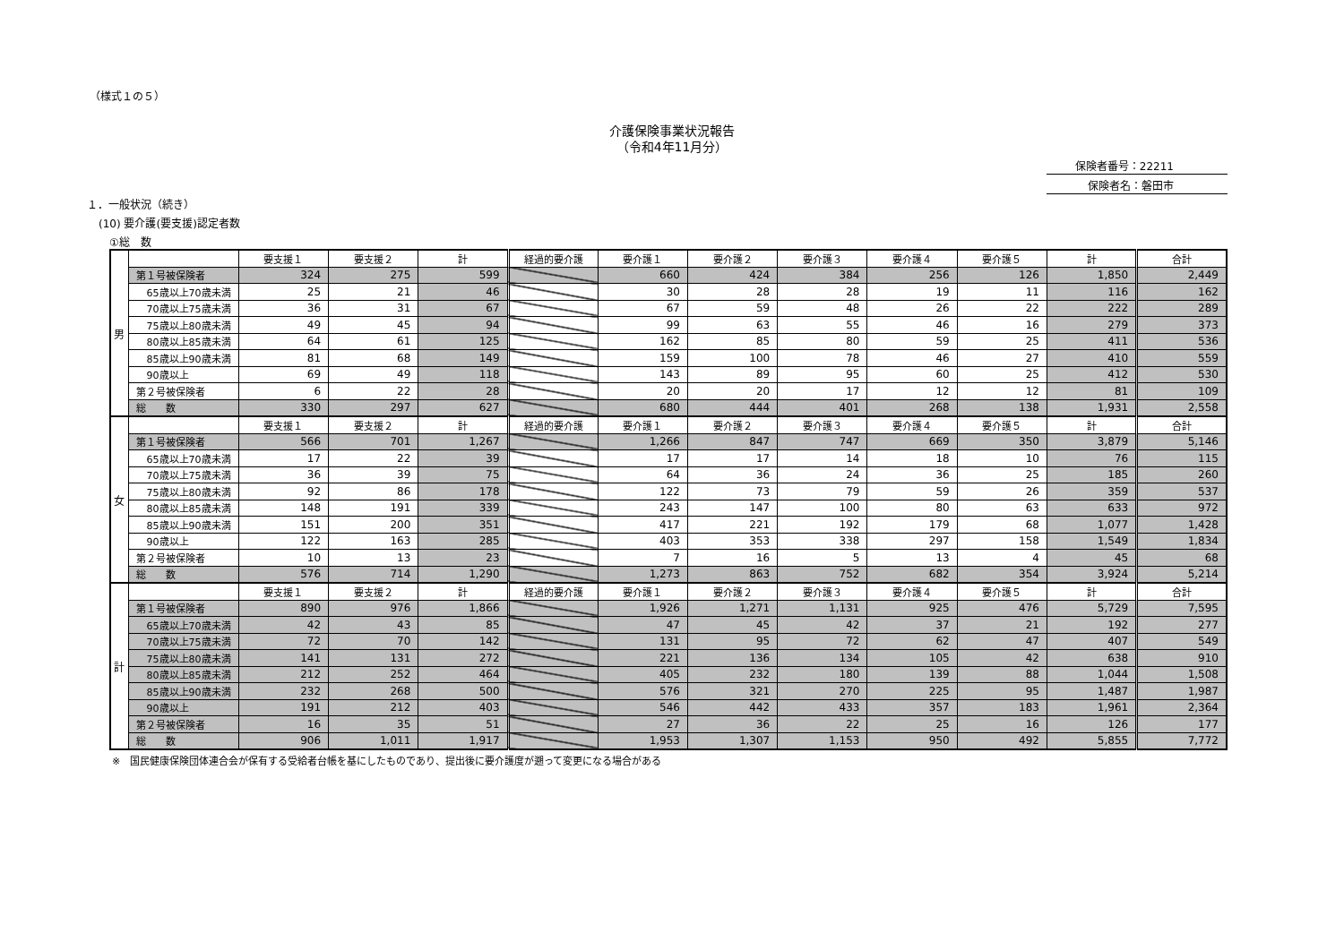（様式１の５）
介護保険事業状況報告
（令和4年11月分）
保険者番号：22211
保険者名：磐田市
１．一般状況（続き）
(10) 要介護(要支援)認定者数
①総　数
| 男 | | 要支援１ | 要支援２ | 計 | 経過的要介護 | 要介護１ | 要介護２ | 要介護３ | 要介護４ | 要介護５ | 計 | 合計 |
| | 第１号被保険者 | 324 | 275 | 599 | | 660 | 424 | 384 | 256 | 126 | 1,850 | 2,449 |
| | 65歳以上70歳未満 | 25 | 21 | 46 | | 30 | 28 | 28 | 19 | 11 | 116 | 162 |
| | 70歳以上75歳未満 | 36 | 31 | 67 | | 67 | 59 | 48 | 26 | 22 | 222 | 289 |
| | 75歳以上80歳未満 | 49 | 45 | 94 | | 99 | 63 | 55 | 46 | 16 | 279 | 373 |
| | 80歳以上85歳未満 | 64 | 61 | 125 | | 162 | 85 | 80 | 59 | 25 | 411 | 536 |
| | 85歳以上90歳未満 | 81 | 68 | 149 | | 159 | 100 | 78 | 46 | 27 | 410 | 559 |
| | 90歳以上 | 69 | 49 | 118 | | 143 | 89 | 95 | 60 | 25 | 412 | 530 |
| | 第２号被保険者 | 6 | 22 | 28 | | 20 | 20 | 17 | 12 | 12 | 81 | 109 |
| | 総 数 | 330 | 297 | 627 | | 680 | 444 | 401 | 268 | 138 | 1,931 | 2,558 |
| 女 | | 要支援１ | 要支援２ | 計 | 経過的要介護 | 要介護１ | 要介護２ | 要介護３ | 要介護４ | 要介護５ | 計 | 合計 |
| | 第１号被保険者 | 566 | 701 | 1,267 | | 1,266 | 847 | 747 | 669 | 350 | 3,879 | 5,146 |
| | 65歳以上70歳未満 | 17 | 22 | 39 | | 17 | 17 | 14 | 18 | 10 | 76 | 115 |
| | 70歳以上75歳未満 | 36 | 39 | 75 | | 64 | 36 | 24 | 36 | 25 | 185 | 260 |
| | 75歳以上80歳未満 | 92 | 86 | 178 | | 122 | 73 | 79 | 59 | 26 | 359 | 537 |
| | 80歳以上85歳未満 | 148 | 191 | 339 | | 243 | 147 | 100 | 80 | 63 | 633 | 972 |
| | 85歳以上90歳未満 | 151 | 200 | 351 | | 417 | 221 | 192 | 179 | 68 | 1,077 | 1,428 |
| | 90歳以上 | 122 | 163 | 285 | | 403 | 353 | 338 | 297 | 158 | 1,549 | 1,834 |
| | 第２号被保険者 | 10 | 13 | 23 | | 7 | 16 | 5 | 13 | 4 | 45 | 68 |
| | 総 数 | 576 | 714 | 1,290 | | 1,273 | 863 | 752 | 682 | 354 | 3,924 | 5,214 |
| 計 | | 要支援１ | 要支援２ | 計 | 経過的要介護 | 要介護１ | 要介護２ | 要介護３ | 要介護４ | 要介護５ | 計 | 合計 |
| | 第１号被保険者 | 890 | 976 | 1,866 | | 1,926 | 1,271 | 1,131 | 925 | 476 | 5,729 | 7,595 |
| | 65歳以上70歳未満 | 42 | 43 | 85 | | 47 | 45 | 42 | 37 | 21 | 192 | 277 |
| | 70歳以上75歳未満 | 72 | 70 | 142 | | 131 | 95 | 72 | 62 | 47 | 407 | 549 |
| | 75歳以上80歳未満 | 141 | 131 | 272 | | 221 | 136 | 134 | 105 | 42 | 638 | 910 |
| | 80歳以上85歳未満 | 212 | 252 | 464 | | 405 | 232 | 180 | 139 | 88 | 1,044 | 1,508 |
| | 85歳以上90歳未満 | 232 | 268 | 500 | | 576 | 321 | 270 | 225 | 95 | 1,487 | 1,987 |
| | 90歳以上 | 191 | 212 | 403 | | 546 | 442 | 433 | 357 | 183 | 1,961 | 2,364 |
| | 第２号被保険者 | 16 | 35 | 51 | | 27 | 36 | 22 | 25 | 16 | 126 | 177 |
| | 総 数 | 906 | 1,011 | 1,917 | | 1,953 | 1,307 | 1,153 | 950 | 492 | 5,855 | 7,772 |
※　国民健康保険団体連合会が保有する受給者台帳を基にしたものであり、提出後に要介護度が遡って変更になる場合がある